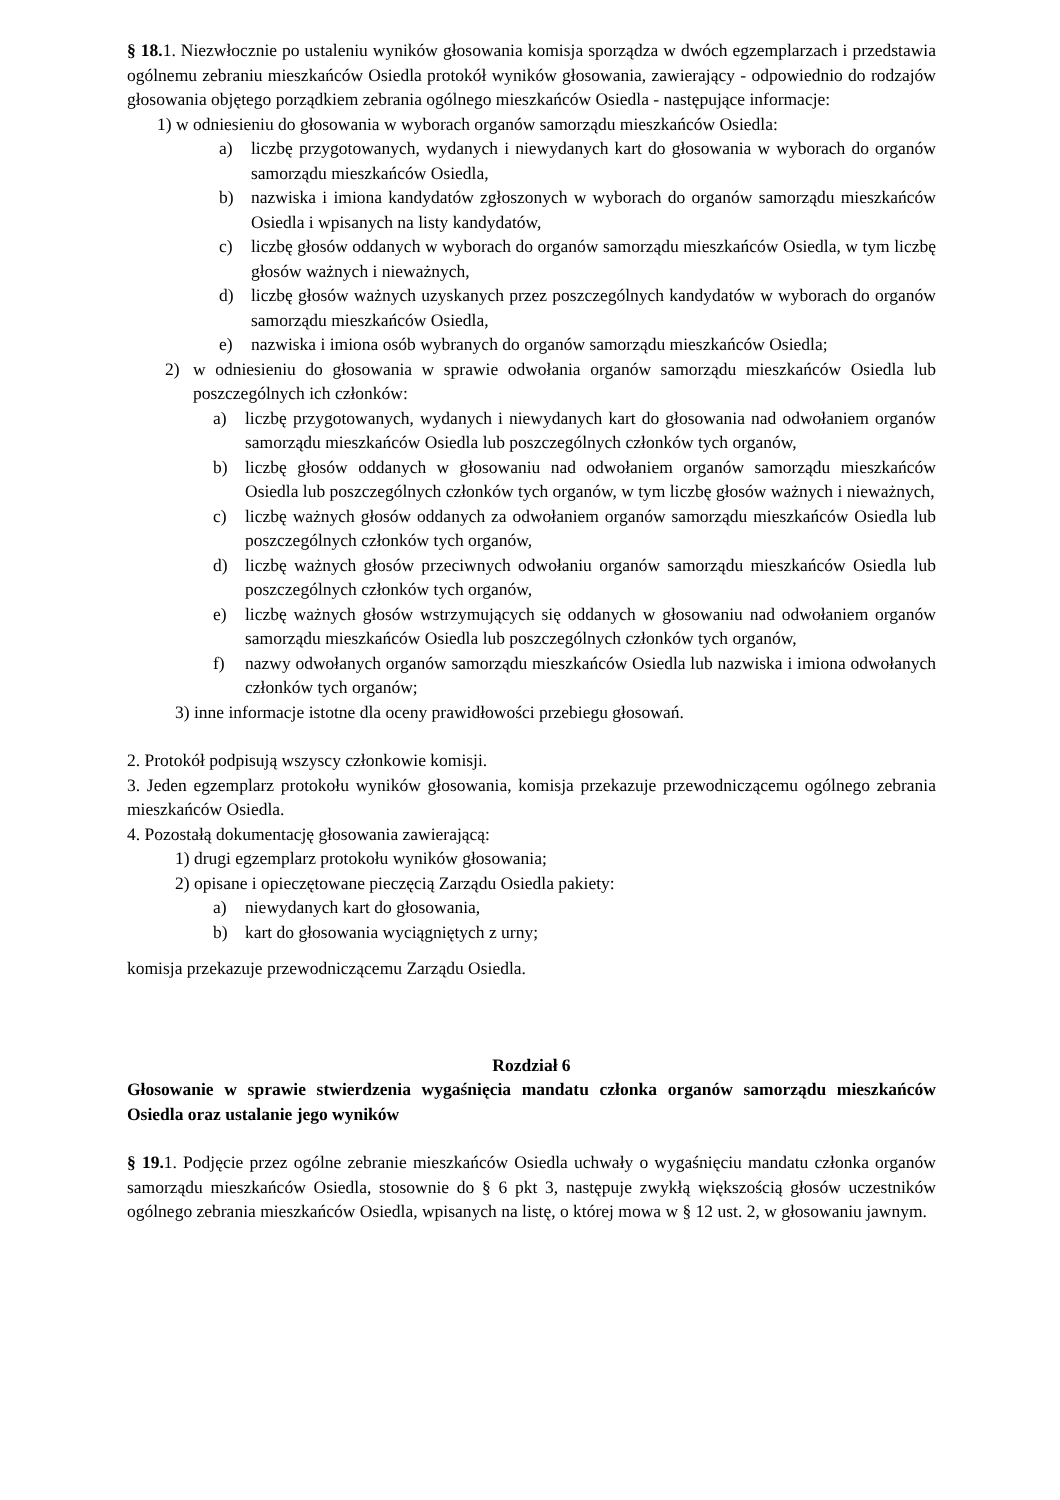§ 18. 1. Niezwłocznie po ustaleniu wyników głosowania komisja sporządza w dwóch egzemplarzach i przedstawia ogólnemu zebraniu mieszkańców Osiedla protokół wyników głosowania, zawierający - odpowiednio do rodzajów głosowania objętego porządkiem zebrania ogólnego mieszkańców Osiedla - następujące informacje:
1) w odniesieniu do głosowania w wyborach organów samorządu mieszkańców Osiedla:
a) liczbę przygotowanych, wydanych i niewydanych kart do głosowania w wyborach do organów samorządu mieszkańców Osiedla,
b) nazwiska i imiona kandydatów zgłoszonych w wyborach do organów samorządu mieszkańców Osiedla i wpisanych na listy kandydatów,
c) liczbę głosów oddanych w wyborach do organów samorządu mieszkańców Osiedla, w tym liczbę głosów ważnych i nieważnych,
d) liczbę głosów ważnych uzyskanych przez poszczególnych kandydatów w wyborach do organów samorządu mieszkańców Osiedla,
e) nazwiska i imiona osób wybranych do organów samorządu mieszkańców Osiedla;
2) w odniesieniu do głosowania w sprawie odwołania organów samorządu mieszkańców Osiedla lub poszczególnych ich członków:
a) liczbę przygotowanych, wydanych i niewydanych kart do głosowania nad odwołaniem organów samorządu mieszkańców Osiedla lub poszczególnych członków tych organów,
b) liczbę głosów oddanych w głosowaniu nad odwołaniem organów samorządu mieszkańców Osiedla lub poszczególnych członków tych organów, w tym liczbę głosów ważnych i nieważnych,
c) liczbę ważnych głosów oddanych za odwołaniem organów samorządu mieszkańców Osiedla lub poszczególnych członków tych organów,
d) liczbę ważnych głosów przeciwnych odwołaniu organów samorządu mieszkańców Osiedla lub poszczególnych członków tych organów,
e) liczbę ważnych głosów wstrzymujących się oddanych w głosowaniu nad odwołaniem organów samorządu mieszkańców Osiedla lub poszczególnych członków tych organów,
f) nazwy odwołanych organów samorządu mieszkańców Osiedla lub nazwiska i imiona odwołanych członków tych organów;
3) inne informacje istotne dla oceny prawidłowości przebiegu głosowań.
2. Protokół podpisują wszyscy członkowie komisji.
3. Jeden egzemplarz protokołu wyników głosowania, komisja przekazuje przewodniczącemu ogólnego zebrania mieszkańców Osiedla.
4. Pozostałą dokumentację głosowania zawierającą:
1) drugi egzemplarz protokołu wyników głosowania;
2) opisane i opieczętowane pieczęcią Zarządu Osiedla pakiety:
a) niewydanych kart do głosowania,
b) kart do głosowania wyciągniętych z urny;
komisja przekazuje przewodniczącemu Zarządu Osiedla.
Rozdział 6
Głosowanie w sprawie stwierdzenia wygaśnięcia mandatu członka organów samorządu mieszkańców Osiedla oraz ustalanie jego wyników
§ 19. 1. Podjęcie przez ogólne zebranie mieszkańców Osiedla uchwały o wygaśnięciu mandatu członka organów samorządu mieszkańców Osiedla, stosownie do § 6 pkt 3, następuje zwykłą większością głosów uczestników ogólnego zebrania mieszkańców Osiedla, wpisanych na listę, o której mowa w § 12 ust. 2, w głosowaniu jawnym.